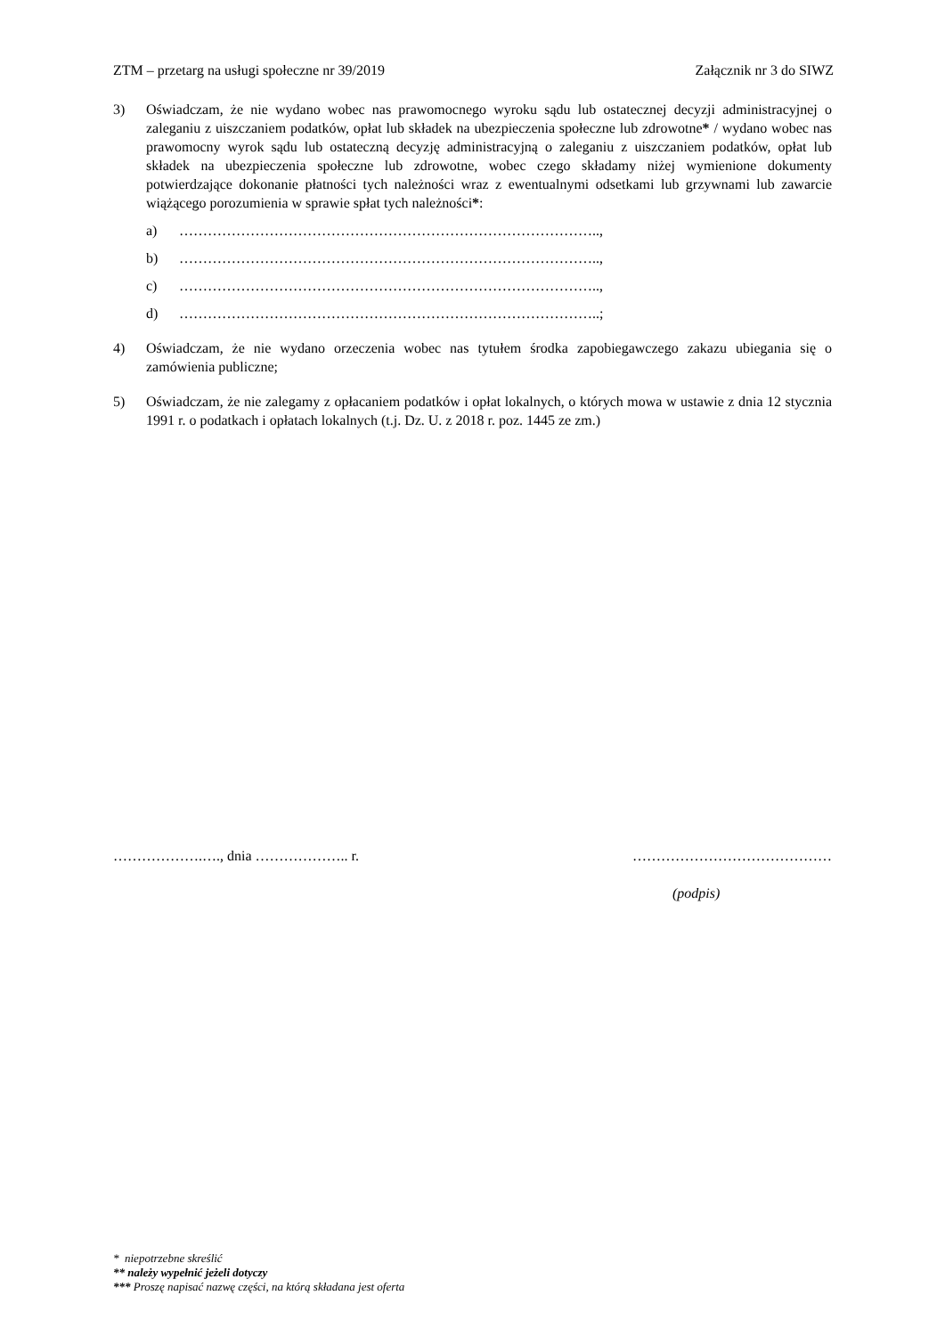ZTM – przetarg na usługi społeczne nr 39/2019 Załącznik nr 3 do SIWZ
3) Oświadczam, że nie wydano wobec nas prawomocnego wyroku sądu lub ostatecznej decyzji administracyjnej o zaleganiu z uiszczaniem podatków, opłat lub składek na ubezpieczenia społeczne lub zdrowotne* / wydano wobec nas prawomocny wyrok sądu lub ostateczną decyzję administracyjną o zaleganiu z uiszczaniem podatków, opłat lub składek na ubezpieczenia społeczne lub zdrowotne, wobec czego składamy niżej wymienione dokumenty potwierdzające dokonanie płatności tych należności wraz z ewentualnymi odsetkami lub grzywnami lub zawarcie wiążącego porozumienia w sprawie spłat tych należności*:
a) ……………………………………………………………………………..,
b) ……………………………………………………………………………..,
c) ……………………………………………………………………………..,
d) ……………………………………………………………………………..;
4) Oświadczam, że nie wydano orzeczenia wobec nas tytułem środka zapobiegawczego zakazu ubiegania się o zamówienia publiczne;
5) Oświadczam, że nie zalegamy z opłacaniem podatków i opłat lokalnych, o których mowa w ustawie z dnia 12 stycznia 1991 r. o podatkach i opłatach lokalnych (t.j. Dz. U. z 2018 r. poz. 1445 ze zm.)
……………….…., dnia ……………….. r. ……………………………………
(podpis)
* niepotrzebne skreślić
** należy wypełnić jeżeli dotyczy
*** Proszę napisać nazwę części, na którą składana jest oferta